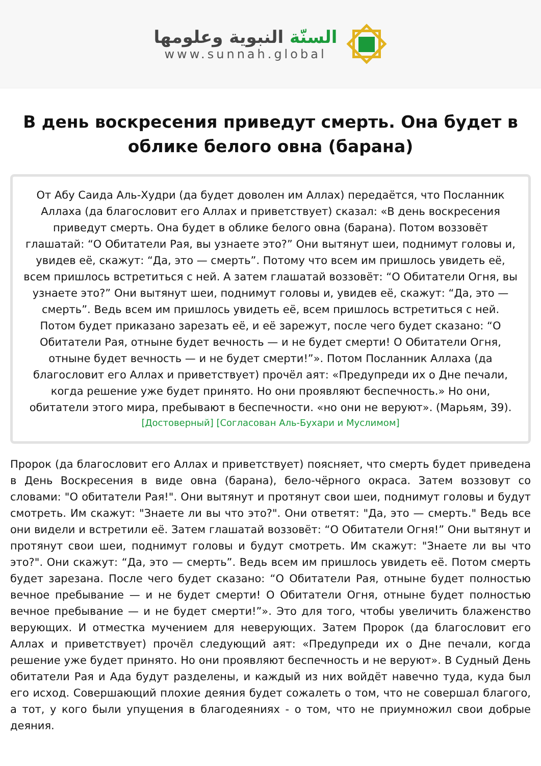السنّة النبوية وعلومها
www.sunnah.global
В день воскресения приведут смерть. Она будет в облике белого овна (барана)
От Абу Саида Аль-Худри (да будет доволен им Аллах) передаётся, что Посланник Аллаха (да благословит его Аллах и приветствует) сказал: «В день воскресения приведут смерть. Она будет в облике белого овна (барана). Потом воззовёт глашатай: “О Обитатели Рая, вы узнаете это?” Они вытянут шеи, поднимут головы и, увидев её, скажут: “Да, это — смерть”. Потому что всем им пришлось увидеть её, всем пришлось встретиться с ней. А затем глашатай воззовёт: “О Обитатели Огня, вы узнаете это?” Они вытянут шеи, поднимут головы и, увидев её, скажут: “Да, это — смерть”. Ведь всем им пришлось увидеть её, всем пришлось встретиться с ней. Потом будет приказано зарезать её, и её зарежут, после чего будет сказано: “О Обитатели Рая, отныне будет вечность — и не будет смерти! О Обитатели Огня, отныне будет вечность — и не будет смерти!”». Потом Посланник Аллаха (да благословит его Аллах и приветствует) прочёл аят: «Предупреди их о Дне печали, когда решение уже будет принято. Но они проявляют беспечность.» Но они, обитатели этого мира, пребывают в беспечности. «но они не веруют». (Марьям, 39).
[Достоверный] [Согласован Аль-Бухари и Муслимом]
Пророк (да благословит его Аллах и приветствует) поясняет, что смерть будет приведена в День Воскресения в виде овна (барана), бело-чёрного окраса. Затем воззовут со словами: "О обитатели Рая!". Они вытянут и протянут свои шеи, поднимут головы и будут смотреть. Им скажут: "Знаете ли вы что это?". Они ответят: "Да, это — смерть." Ведь все они видели и встретили её. Затем глашатай воззовёт: “О Обитатели Огня!” Они вытянут и протянут свои шеи, поднимут головы и будут смотреть. Им скажут: "Знаете ли вы что это?". Они скажут: “Да, это — смерть”. Ведь всем им пришлось увидеть её. Потом смерть будет зарезана. После чего будет сказано: “О Обитатели Рая, отныне будет полностью вечное пребывание — и не будет смерти! О Обитатели Огня, отныне будет полностью вечное пребывание — и не будет смерти!”». Это для того, чтобы увеличить блаженство верующих. И отместка мучением для неверующих. Затем Пророк (да благословит его Аллах и приветствует) прочёл следующий аят: «Предупреди их о Дне печали, когда решение уже будет принято. Но они проявляют беспечность и не веруют». В Судный День обитатели Рая и Ада будут разделены, и каждый из них войдёт навечно туда, куда был его исход. Совершающий плохие деяния будет сожалеть о том, что не совершал благого, а тот, у кого были упущения в благодеяниях - о том, что не приумножил свои добрые деяния.